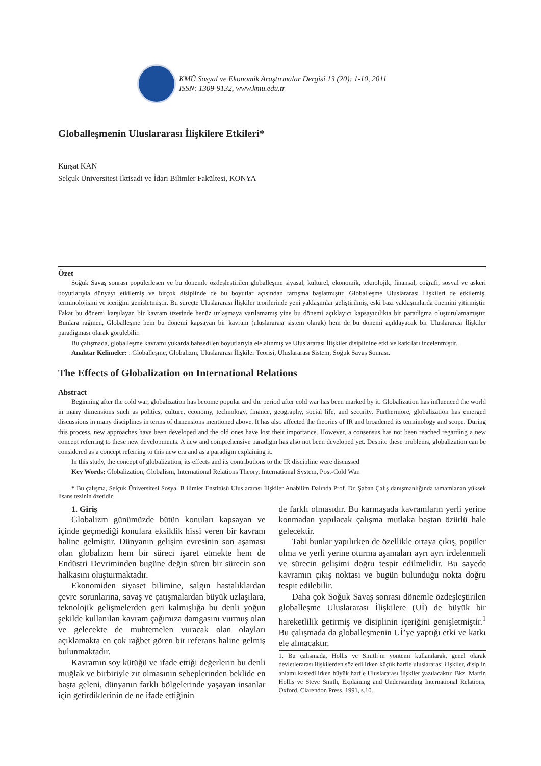KMÜ Sosyal ve Ekonomik Araştırmalar Dergisi 13 (20): 1-10, 2011
ISSN: 1309-9132, www.kmu.edu.tr
Globalleşmenin Uluslararası İlişkilere Etkileri*
Kürşat KAN
Selçuk Üniversitesi İktisadi ve İdari Bilimler Fakültesi, KONYA
Özet
Soğuk Savaş sonrası popülerleşen ve bu dönemle özdeşleştirilen globalleşme siyasal, kültürel, ekonomik, teknolojik, finansal, coğrafi, sosyal ve askeri boyutlarıyla dünyayı etkilemiş ve birçok disiplinde de bu boyutlar açısından tartışma başlatmıştır. Globalleşme Uluslararası İlişkileri de etkilemiş, terminolojisini ve içeriğini genişletmiştir. Bu süreçte Uluslararası İlişkiler teorilerinde yeni yaklaşımlar geliştirilmiş, eski bazı yaklaşımlarda önemini yitirmiştir. Fakat bu dönemi karşılayan bir kavram üzerinde henüz uzlaşmaya varılamamış yine bu dönemi açıklayıcı kapsayıcılıkta bir paradigma oluşturulamamıştır. Bunlara rağmen, Globalleşme hem bu dönemi kapsayan bir kavram (uluslararası sistem olarak) hem de bu dönemi açıklayacak bir Uluslararası İlişkiler paradigması olarak görülebilir.
Bu çalışmada, globalleşme kavramı yukarda bahsedilen boyutlarıyla ele alınmış ve Uluslararası İlişkiler disiplinine etki ve katkıları incelenmiştir.
Anahtar Kelimeler: : Globalleşme, Globalizm, Uluslararası İlişkiler Teorisi, Uluslararası Sistem, Soğuk Savaş Sonrası.
The Effects of Globalization on International Relations
Abstract
Beginning after the cold war, globalization has become popular and the period after cold war has been marked by it. Globalization has influenced the world in many dimensions such as politics, culture, economy, technology, finance, geography, social life, and security. Furthermore, globalization has emerged discussions in many disciplines in terms of dimensions mentioned above. It has also affected the theories of IR and broadened its terminology and scope. During this process, new approaches have been developed and the old ones have lost their importance. However, a consensus has not been reached regarding a new concept referring to these new developments. A new and comprehensive paradigm has also not been developed yet. Despite these problems, globalization can be considered as a concept referring to this new era and as a paradigm explaining it.
In this study, the concept of globalization, its effects and its contributions to the IR discipline were discussed
Key Words: Globalization, Globalism, International Relations Theory, International System, Post-Cold War.
* Bu çalışma, Selçuk Üniversitesi Sosyal B ilimler Enstitüsü Uluslararası İlişkiler Anabilim Dalında Prof. Dr. Şaban Çalış danışmanlığında tamamlanan yüksek lisans tezinin özetidir.
1. Giriş
Globalizm günümüzde bütün konuları kapsayan ve içinde geçmediği konulara eksiklik hissi veren bir kavram haline gelmiştir. Dünyanın gelişim evresinin son aşaması olan globalizm hem bir süreci işaret etmekte hem de Endüstri Devriminden bugüne değin süren bir sürecin son halkasını oluşturmaktadır.
Ekonomiden siyaset bilimine, salgın hastalıklardan çevre sorunlarına, savaş ve çatışmalardan büyük uzlaşılara, teknolojik gelişmelerden geri kalmışlığa bu denli yoğun şekilde kullanılan kavram çağımıza damgasını vurmuş olan ve gelecekte de muhtemelen vuracak olan olayları açıklamakta en çok rağbet gören bir referans haline gelmiş bulunmaktadır.
Kavramın soy kütüğü ve ifade ettiği değerlerin bu denli muğlak ve birbiriyle zıt olmasının sebeplerinden beklide en başta geleni, dünyanın farklı bölgelerinde yaşayan insanlar için getirdiklerinin de ne ifade ettiğinin
de farklı olmasıdır. Bu karmaşada kavramların yerli yerine konmadan yapılacak çalışma mutlaka baştan özürlü hale gelecektir.
Tabi bunlar yapılırken de özellikle ortaya çıkış, popüler olma ve yerli yerine oturma aşamaları ayrı ayrı irdelenmeli ve sürecin gelişimi doğru tespit edilmelidir. Bu sayede kavramın çıkış noktası ve bugün bulunduğu nokta doğru tespit edilebilir.
Daha çok Soğuk Savaş sonrası dönemle özdeşleştirilen globalleşme Uluslararası İlişkilere (Uİ) de büyük bir hareketlilik getirmiş ve disiplinin içeriğini genişletmiştir.<sup>1</sup> Bu çalışmada da globalleşmenin Uİ’ye yaptığı etki ve katkı ele alınacaktır.
1. Bu çalışmada, Hollis ve Smith’in yöntemi kullanılarak, genel olarak devletlerarası ilişkilerden söz edilirken küçük harfle uluslararası ilişkiler, disiplin anlamı kastedilirken büyük harfle Uluslararası İlişkiler yazılacaktır. Bkz. Martin Hollis ve Steve Smith, Explaining and Understanding International Relations, Oxford, Clarendon Press. 1991, s.10.